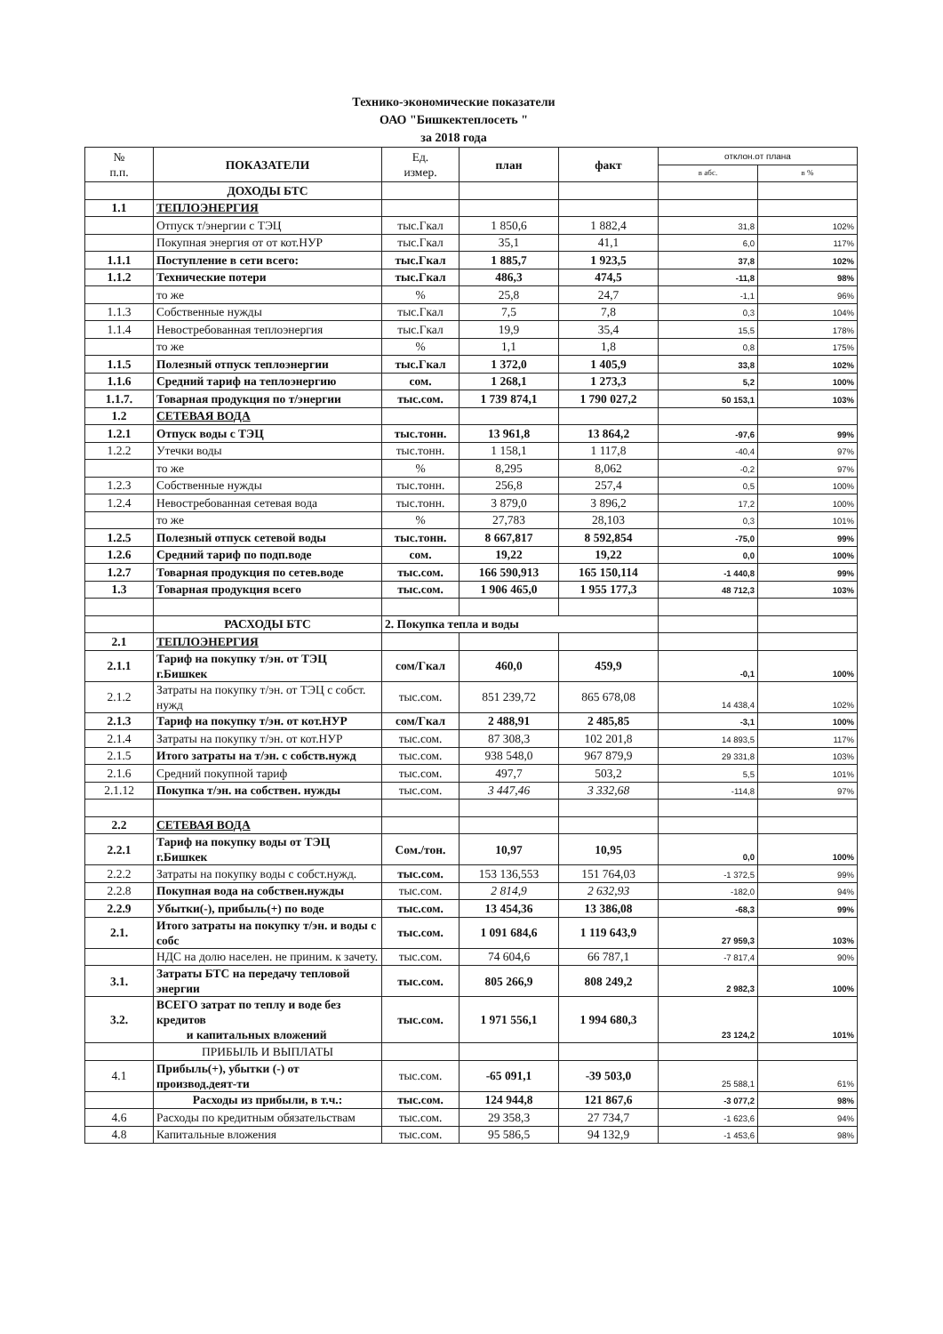Технико-экономические показатели
ОАО "Бишкектеплосеть "
за 2018 года
| № п.п. | ПОКАЗАТЕЛИ | Ед. измер. | план | факт | отклон.от плана | |
| --- | --- | --- | --- | --- | --- | --- |
| | | | | | в абс. | в % |
| | ДОХОДЫ БТС | | | | | |
| 1.1 | ТЕПЛОЭНЕРГИЯ | | | | | |
| | Отпуск т/энергии с ТЭЦ | тыс.Гкал | 1 850,6 | 1 882,4 | 31,8 | 102% |
| | Покупная энергия от от кот.НУР | тыс.Гкал | 35,1 | 41,1 | 6,0 | 117% |
| 1.1.1 | Поступление в сети всего: | тыс.Гкал | 1 885,7 | 1 923,5 | 37,8 | 102% |
| 1.1.2 | Технические потери | тыс.Гкал | 486,3 | 474,5 | -11,8 | 98% |
| | то же | % | 25,8 | 24,7 | -1,1 | 96% |
| 1.1.3 | Собственные нужды | тыс.Гкал | 7,5 | 7,8 | 0,3 | 104% |
| 1.1.4 | Невостребованная теплоэнергия | тыс.Гкал | 19,9 | 35,4 | 15,5 | 178% |
| | то же | % | 1,1 | 1,8 | 0,8 | 175% |
| 1.1.5 | Полезный отпуск теплоэнергии | тыс.Гкал | 1 372,0 | 1 405,9 | 33,8 | 102% |
| 1.1.6 | Средний тариф на теплоэнергию | сом. | 1 268,1 | 1 273,3 | 5,2 | 100% |
| 1.1.7. | Товарная продукция по т/энергии | тыс.сом. | 1 739 874,1 | 1 790 027,2 | 50 153,1 | 103% |
| 1.2 | СЕТЕВАЯ ВОДА | | | | | |
| 1.2.1 | Отпуск воды с ТЭЦ | тыс.тонн. | 13 961,8 | 13 864,2 | -97,6 | 99% |
| 1.2.2 | Утечки воды | тыс.тонн. | 1 158,1 | 1 117,8 | -40,4 | 97% |
| | то же | % | 8,295 | 8,062 | -0,2 | 97% |
| 1.2.3 | Собственные нужды | тыс.тонн. | 256,8 | 257,4 | 0,5 | 100% |
| 1.2.4 | Невостребованная сетевая вода | тыс.тонн. | 3 879,0 | 3 896,2 | 17,2 | 100% |
| | то же | % | 27,783 | 28,103 | 0,3 | 101% |
| 1.2.5 | Полезный отпуск сетевой воды | тыс.тонн. | 8 667,817 | 8 592,854 | -75,0 | 99% |
| 1.2.6 | Средний тариф по подп.воде | сом. | 19,22 | 19,22 | 0,0 | 100% |
| 1.2.7 | Товарная продукция по сетев.воде | тыс.сом. | 166 590,913 | 165 150,114 | -1 440,8 | 99% |
| 1.3 | Товарная продукция всего | тыс.сом. | 1 906 465,0 | 1 955 177,3 | 48 712,3 | 103% |
| | РАСХОДЫ БТС | 2. Покупка тепла и воды | | | | |
| 2.1 | ТЕПЛОЭНЕРГИЯ | | | | | |
| 2.1.1 | Тариф на покупку т/эн. от ТЭЦ г.Бишкек | сом/Гкал | 460,0 | 459,9 | -0,1 | 100% |
| 2.1.2 | Затраты на покупку т/эн. от ТЭЦ с собст. нужд | тыс.сом. | 851 239,72 | 865 678,08 | 14 438,4 | 102% |
| 2.1.3 | Тариф на покупку т/эн. от кот.НУР | сом/Гкал | 2 488,91 | 2 485,85 | -3,1 | 100% |
| 2.1.4 | Затраты на покупку т/эн. от кот.НУР | тыс.сом. | 87 308,3 | 102 201,8 | 14 893,5 | 117% |
| 2.1.5 | Итого затраты на т/эн. с собств.нужд | тыс.сом. | 938 548,0 | 967 879,9 | 29 331,8 | 103% |
| 2.1.6 | Средний покупной тариф | тыс.сом. | 497,7 | 503,2 | 5,5 | 101% |
| 2.1.12 | Покупка т/эн. на собствен. нужды | тыс.сом. | 3 447,46 | 3 332,68 | -114,8 | 97% |
| 2.2 | СЕТЕВАЯ ВОДА | | | | | |
| 2.2.1 | Тариф на покупку воды от ТЭЦ г.Бишкек | Сом./тон. | 10,97 | 10,95 | 0,0 | 100% |
| 2.2.2 | Затраты на покупку воды с собст.нужд. | тыс.сом. | 153 136,553 | 151 764,03 | -1 372,5 | 99% |
| 2.2.8 | Покупная вода на собствен.нужды | тыс.сом. | 2 814,9 | 2 632,93 | -182,0 | 94% |
| 2.2.9 | Убытки(-), прибыль(+) по воде | тыс.сом. | 13 454,36 | 13 386,08 | -68,3 | 99% |
| 2.1. | Итого затраты на покупку т/эн. и воды с собс | тыс.сом. | 1 091 684,6 | 1 119 643,9 | 27 959,3 | 103% |
| | НДС на долю населен. не приним. к зачету. | тыс.сом. | 74 604,6 | 66 787,1 | -7 817,4 | 90% |
| 3.1. | Затраты БТС на передачу тепловой энергии | тыс.сом. | 805 266,9 | 808 249,2 | 2 982,3 | 100% |
| 3.2. | ВСЕГО затрат по теплу и воде без кредитов и капитальных вложений | тыс.сом. | 1 971 556,1 | 1 994 680,3 | 23 124,2 | 101% |
| | ПРИБЫЛЬ И ВЫПЛАТЫ | | | | | |
| 4.1 | Прибыль(+), убытки (-) от производ.деят-ти | тыс.сом. | -65 091,1 | -39 503,0 | 25 588,1 | 61% |
| | Расходы из прибыли, в т.ч.: | тыс.сом. | 124 944,8 | 121 867,6 | -3 077,2 | 98% |
| 4.6 | Расходы по кредитным обязательствам | тыс.сом. | 29 358,3 | 27 734,7 | -1 623,6 | 94% |
| 4.8 | Капитальные вложения | тыс.сом. | 95 586,5 | 94 132,9 | -1 453,6 | 98% |